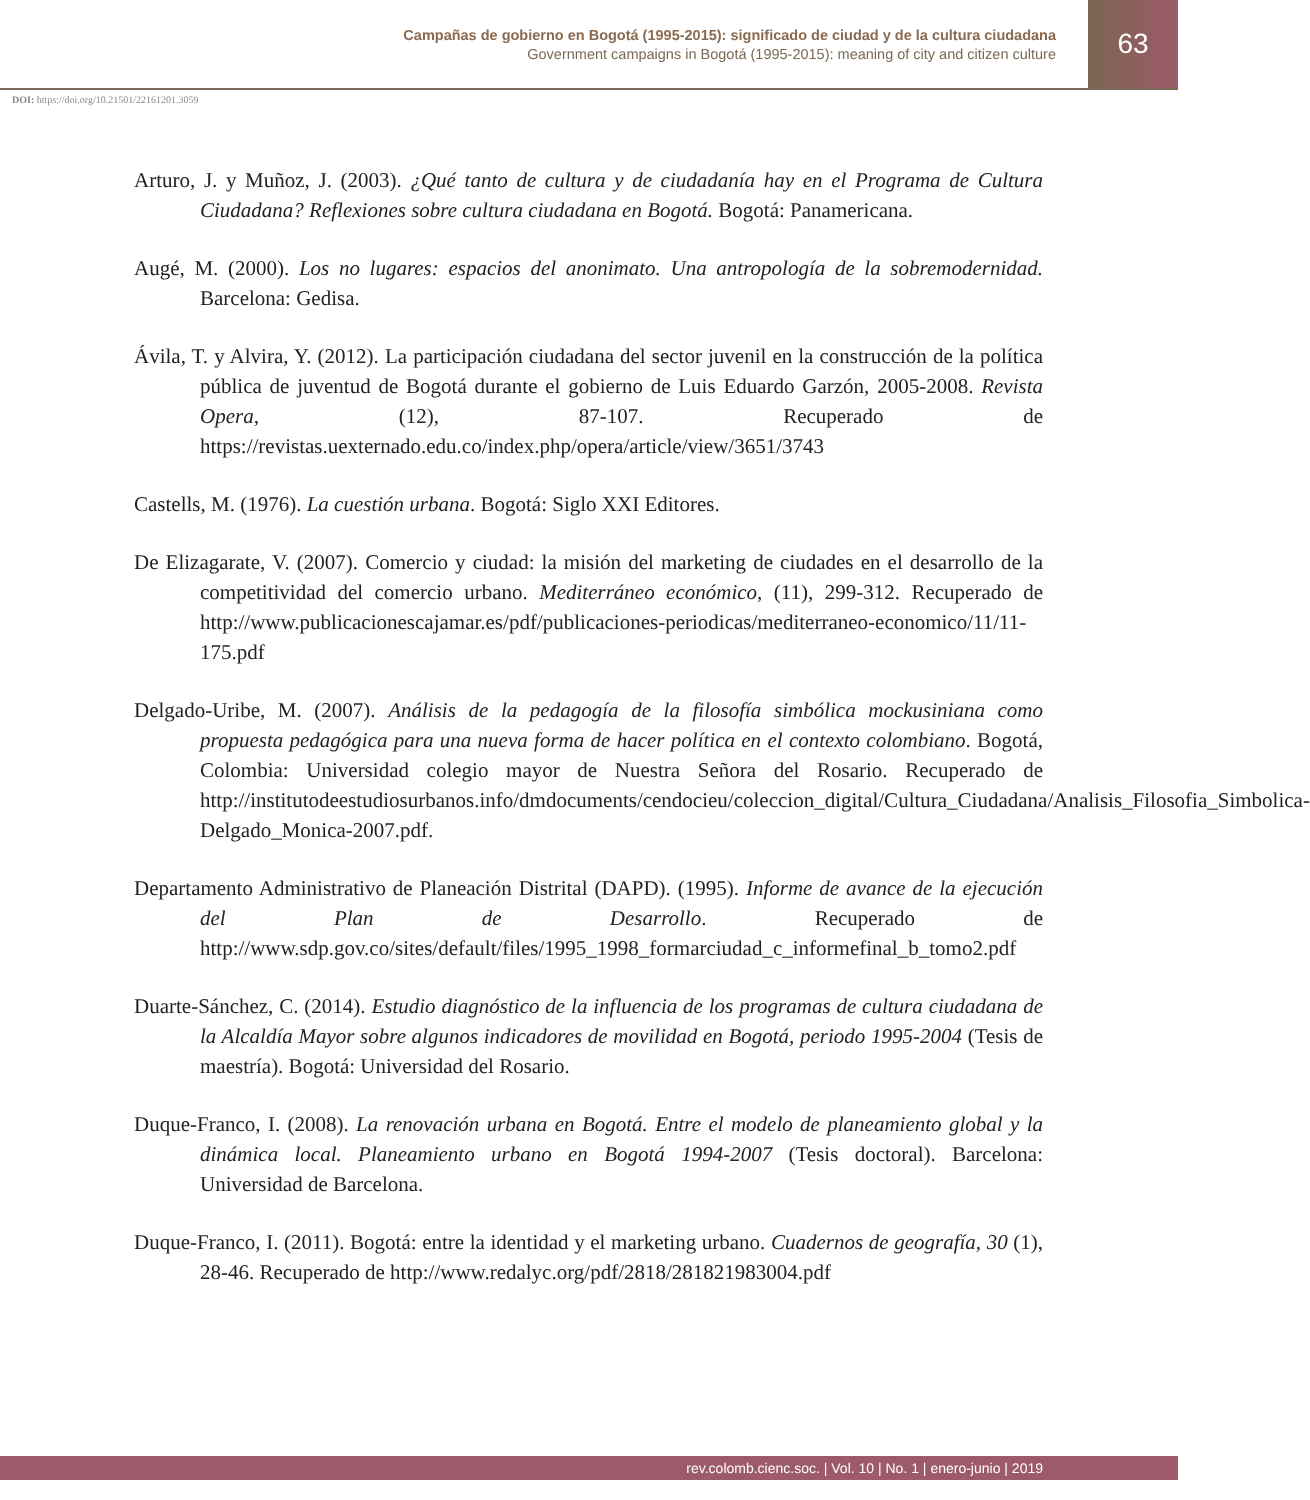Campañas de gobierno en Bogotá (1995-2015): significado de ciudad y de la cultura ciudadana
Government campaigns in Bogotá (1995-2015): meaning of city and citizen culture
63
DOI: https://doi.org/10.21501/22161201.3059
Arturo, J. y Muñoz, J. (2003). ¿Qué tanto de cultura y de ciudadanía hay en el Programa de Cultura Ciudadana? Reflexiones sobre cultura ciudadana en Bogotá. Bogotá: Panamericana.
Augé, M. (2000). Los no lugares: espacios del anonimato. Una antropología de la sobremodernidad. Barcelona: Gedisa.
Ávila, T. y Alvira, Y. (2012). La participación ciudadana del sector juvenil en la construcción de la política pública de juventud de Bogotá durante el gobierno de Luis Eduardo Garzón, 2005-2008. Revista Opera, (12), 87-107. Recuperado de https://revistas.uexternado.edu.co/index.php/opera/article/view/3651/3743
Castells, M. (1976). La cuestión urbana. Bogotá: Siglo XXI Editores.
De Elizagarate, V. (2007). Comercio y ciudad: la misión del marketing de ciudades en el desarrollo de la competitividad del comercio urbano. Mediterráneo económico, (11), 299-312. Recuperado de http://www.publicacionescajamar.es/pdf/publicaciones-periodicas/mediterraneo-economico/11/11-175.pdf
Delgado-Uribe, M. (2007). Análisis de la pedagogía de la filosofía simbólica mockusiniana como propuesta pedagógica para una nueva forma de hacer política en el contexto colombiano. Bogotá, Colombia: Universidad colegio mayor de Nuestra Señora del Rosario. Recuperado de http://institutodeestudiosurbanos.info/dmdocuments/cendocieu/coleccion_digital/Cultura_Ciudadana/Analisis_Filosofia_Simbolica-Delgado_Monica-2007.pdf.
Departamento Administrativo de Planeación Distrital (DAPD). (1995). Informe de avance de la ejecución del Plan de Desarrollo. Recuperado de http://www.sdp.gov.co/sites/default/files/1995_1998_formarciudad_c_informefinal_b_tomo2.pdf
Duarte-Sánchez, C. (2014). Estudio diagnóstico de la influencia de los programas de cultura ciudadana de la Alcaldía Mayor sobre algunos indicadores de movilidad en Bogotá, periodo 1995-2004 (Tesis de maestría). Bogotá: Universidad del Rosario.
Duque-Franco, I. (2008). La renovación urbana en Bogotá. Entre el modelo de planeamiento global y la dinámica local. Planeamiento urbano en Bogotá 1994-2007 (Tesis doctoral). Barcelona: Universidad de Barcelona.
Duque-Franco, I. (2011). Bogotá: entre la identidad y el marketing urbano. Cuadernos de geografía, 30 (1), 28-46. Recuperado de http://www.redalyc.org/pdf/2818/281821983004.pdf
rev.colomb.cienc.soc. | Vol. 10 | No. 1 | enero-junio | 2019